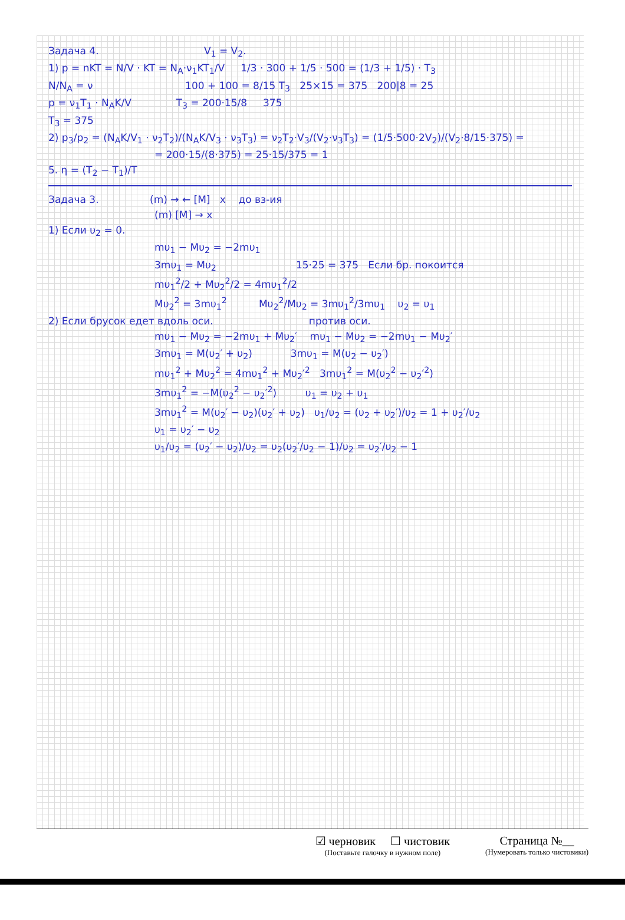Задача 4. V<sub>1</sub> = V<sub>2</sub>.
1) p = nKT = N/V · KT = N<sub>A</sub>·ν<sub>1</sub>KT<sub>1</sub>/V 1/3 · 300 + 1/5 · 500 = (1/3 + 1/5) · T<sub>3</sub>
N/N<sub>A</sub> = ν 100 + 100 = 8/15 T<sub>3</sub> 25×15 = 375 200|8 = 25
p = ν<sub>1</sub>T<sub>1</sub> · N<sub>A</sub>K/V T<sub>3</sub> = 200·15/8 375
T<sub>3</sub> = 375
2) p<sub>3</sub>/p<sub>2</sub> = (N<sub>A</sub>K/V<sub>1</sub> · ν<sub>2</sub>T<sub>2</sub>)/(N<sub>A</sub>K/V<sub>3</sub> · ν<sub>3</sub>T<sub>3</sub>) = ν<sub>2</sub>T<sub>2</sub>·V<sub>3</sub>/(V<sub>2</sub>·ν<sub>3</sub>T<sub>3</sub>) = (1/5·500·2V<sub>2</sub>)/(V<sub>2</sub>·8/15·375) =
= 200·15/(8·375) = 25·15/375 = 1
5. η = (T<sub>2</sub> − T<sub>1</sub>)/T
Задача 3. (m) → ← [M] x до вз-ия
(m) [M] → x
1) Если υ<sub>2</sub> = 0.
mυ<sub>1</sub> − Mυ<sub>2</sub> = −2mυ<sub>1</sub>
3mυ<sub>1</sub> = Mυ<sub>2</sub> 15·25 = 375 Если бр. покоится
mυ<sub>1</sub><sup>2</sup>/2 + Mυ<sub>2</sub><sup>2</sup>/2 = 4mυ<sub>1</sub><sup>2</sup>/2
Mυ<sub>2</sub><sup>2</sup> = 3mυ<sub>1</sub><sup>2</sup> Mυ<sub>2</sub><sup>2</sup>/Mυ<sub>2</sub> = 3mυ<sub>1</sub><sup>2</sup>/3mυ<sub>1</sub> υ<sub>2</sub> = υ<sub>1</sub>
2) Если брусок едет вдоль оси. против оси.
mυ<sub>1</sub> − Mυ<sub>2</sub> = −2mυ<sub>1</sub> + Mυ<sub>2</sub>′ mυ<sub>1</sub> − Mυ<sub>2</sub> = −2mυ<sub>1</sub> − Mυ<sub>2</sub>′
3mυ<sub>1</sub> = M(υ<sub>2</sub>′ + υ<sub>2</sub>) 3mυ<sub>1</sub> = M(υ<sub>2</sub> − υ<sub>2</sub>′)
mυ<sub>1</sub><sup>2</sup> + Mυ<sub>2</sub><sup>2</sup> = 4mυ<sub>1</sub><sup>2</sup> + Mυ<sub>2</sub>′<sup>2</sup> 3mυ<sub>1</sub><sup>2</sup> = M(υ<sub>2</sub><sup>2</sup> − υ<sub>2</sub>′<sup>2</sup>)
3mυ<sub>1</sub><sup>2</sup> = −M(υ<sub>2</sub><sup>2</sup> − υ<sub>2</sub>′<sup>2</sup>) υ<sub>1</sub> = υ<sub>2</sub> + υ<sub>1</sub>
3mυ<sub>1</sub><sup>2</sup> = M(υ<sub>2</sub>′ − υ<sub>2</sub>)(υ<sub>2</sub>′ + υ<sub>2</sub>) υ<sub>1</sub>/υ<sub>2</sub> = (υ<sub>2</sub> + υ<sub>2</sub>′)/υ<sub>2</sub> = 1 + υ<sub>2</sub>′/υ<sub>2</sub>
υ<sub>1</sub> = υ<sub>2</sub>′ − υ<sub>2</sub>
υ<sub>1</sub>/υ<sub>2</sub> = (υ<sub>2</sub>′ − υ<sub>2</sub>)/υ<sub>2</sub> = υ<sub>2</sub>(υ<sub>2</sub>′/υ<sub>2</sub> − 1)/υ<sub>2</sub> = υ<sub>2</sub>′/υ<sub>2</sub> − 1
☑ черновик ☐ чистовик
(Поставьте галочку в нужном поле)
Страница №__
(Нумеровать только чистовики)